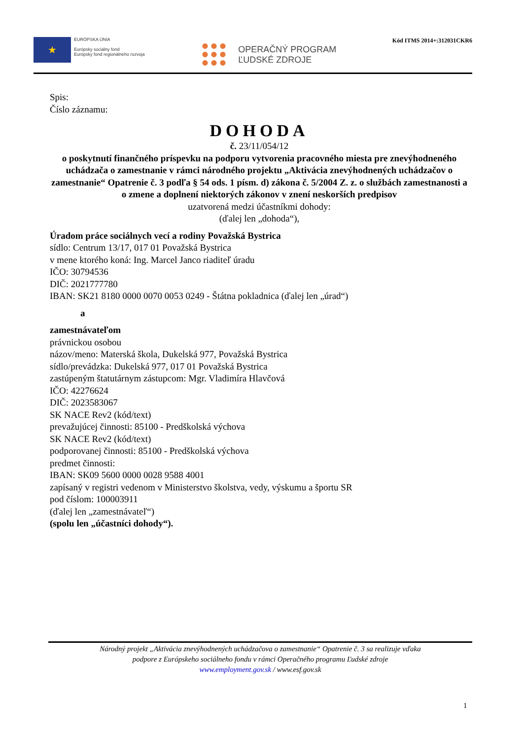★
EURÓPSKA ÚNIA
Európsky sociálny fond
Európsky fond regionálneho rozvoja
OPERAČNÝ PROGRAM
ĽUDSKÉ ZDROJE
Kód ITMS 2014+:312031CKR6
Spis:
Číslo záznamu:
DOHODA
č. 23/11/054/12
o poskytnutí finančného príspevku na podporu vytvorenia pracovného miesta pre znevýhodneného uchádzača o zamestnanie v rámci národného projektu „Aktivácia znevýhodnených uchádzačov o zamestnanie“ Opatrenie č. 3 podľa § 54 ods. 1 písm. d) zákona č. 5/2004 Z. z. o službách zamestnanosti a o zmene a doplnení niektorých zákonov v znení neskorších predpisov
uzatvorená medzi účastníkmi dohody:
(ďalej len „dohoda“),
Úradom práce sociálnych vecí a rodiny Považská Bystrica
sídlo: Centrum 13/17, 017 01 Považská Bystrica
v mene ktorého koná: Ing. Marcel Janco riaditeľ úradu
IČO: 30794536
DIČ: 2021777780
IBAN: SK21 8180 0000 0070 0053 0249 - Štátna pokladnica (ďalej len „úrad“)
a
zamestnávateľom
právnickou osobou
názov/meno: Materská škola, Dukelská 977, Považská Bystrica
sídlo/prevádzka: Dukelská 977, 017 01 Považská Bystrica
zastúpeným štatutárnym zástupcom: Mgr. Vladimíra Hlavčová
IČO: 42276624
DIČ: 2023583067
SK NACE Rev2 (kód/text)
prevažujúcej činnosti: 85100 - Predškolská výchova
SK NACE Rev2 (kód/text)
podporovanej činnosti: 85100 - Predškolská výchova
predmet činnosti:
IBAN: SK09 5600 0000 0028 9588 4001
zapísaný v registri vedenom v Ministerstvo školstva, vedy, výskumu a športu SR
pod číslom: 100003911
(ďalej len „zamestnávateľ“)
(spolu len „účastníci dohody“).
Národný projekt „Aktivácia znevýhodnených uchádzačova o zamestnanie“ Opatrenie č. 3 sa realizuje vďaka
podpore z Európskeho sociálneho fondu v rámci Operačného programu Ľudské zdroje
www.employment.gov.sk / www.esf.gov.sk
1